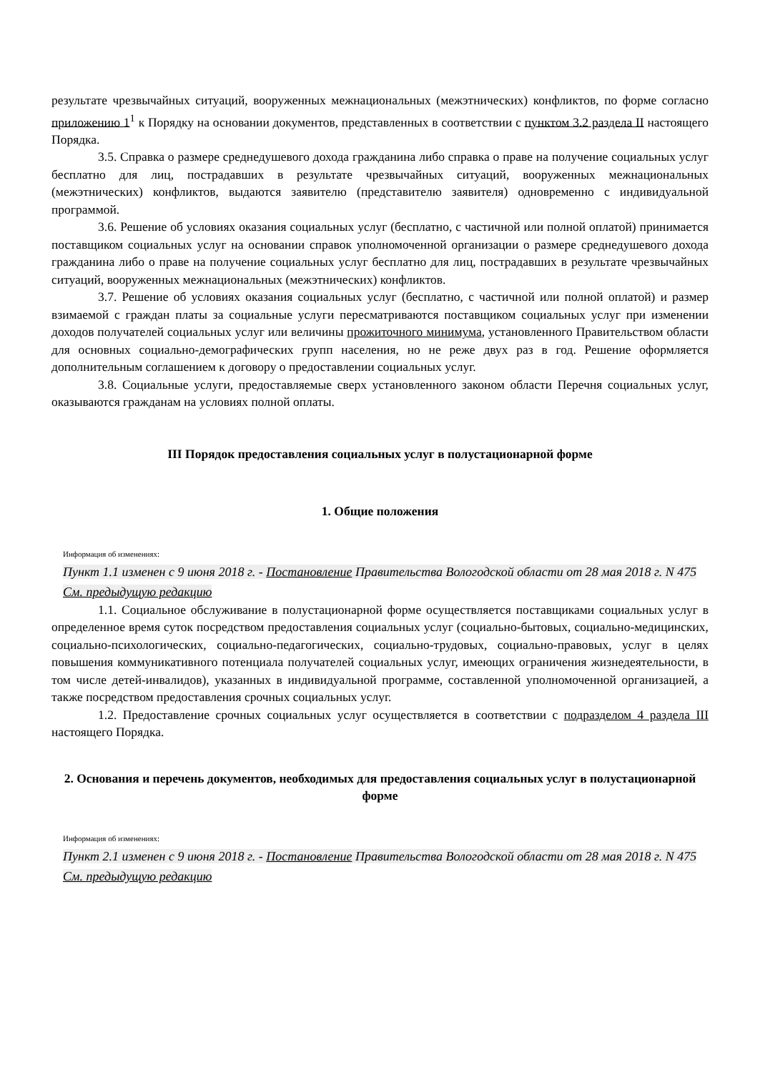результате чрезвычайных ситуаций, вооруженных межнациональных (межэтнических) конфликтов, по форме согласно приложению 1<sup>1</sup> к Порядку на основании документов, представленных в соответствии с пунктом 3.2 раздела II настоящего Порядка.
3.5. Справка о размере среднедушевого дохода гражданина либо справка о праве на получение социальных услуг бесплатно для лиц, пострадавших в результате чрезвычайных ситуаций, вооруженных межнациональных (межэтнических) конфликтов, выдаются заявителю (представителю заявителя) одновременно с индивидуальной программой.
3.6. Решение об условиях оказания социальных услуг (бесплатно, с частичной или полной оплатой) принимается поставщиком социальных услуг на основании справок уполномоченной организации о размере среднедушевого дохода гражданина либо о праве на получение социальных услуг бесплатно для лиц, пострадавших в результате чрезвычайных ситуаций, вооруженных межнациональных (межэтнических) конфликтов.
3.7. Решение об условиях оказания социальных услуг (бесплатно, с частичной или полной оплатой) и размер взимаемой с граждан платы за социальные услуги пересматриваются поставщиком социальных услуг при изменении доходов получателей социальных услуг или величины прожиточного минимума, установленного Правительством области для основных социально-демографических групп населения, но не реже двух раз в год. Решение оформляется дополнительным соглашением к договору о предоставлении социальных услуг.
3.8. Социальные услуги, предоставляемые сверх установленного законом области Перечня социальных услуг, оказываются гражданам на условиях полной оплаты.
III Порядок предоставления социальных услуг в полустационарной форме
1. Общие положения
Информация об изменениях:
Пункт 1.1 изменен с 9 июня 2018 г. - Постановление Правительства Вологодской области от 28 мая 2018 г. N 475
См. предыдущую редакцию
1.1. Социальное обслуживание в полустационарной форме осуществляется поставщиками социальных услуг в определенное время суток посредством предоставления социальных услуг (социально-бытовых, социально-медицинских, социально-психологических, социально-педагогических, социально-трудовых, социально-правовых, услуг в целях повышения коммуникативного потенциала получателей социальных услуг, имеющих ограничения жизнедеятельности, в том числе детей-инвалидов), указанных в индивидуальной программе, составленной уполномоченной организацией, а также посредством предоставления срочных социальных услуг.
1.2. Предоставление срочных социальных услуг осуществляется в соответствии с подразделом 4 раздела III настоящего Порядка.
2. Основания и перечень документов, необходимых для предоставления социальных услуг в полустационарной форме
Информация об изменениях:
Пункт 2.1 изменен с 9 июня 2018 г. - Постановление Правительства Вологодской области от 28 мая 2018 г. N 475
См. предыдущую редакцию